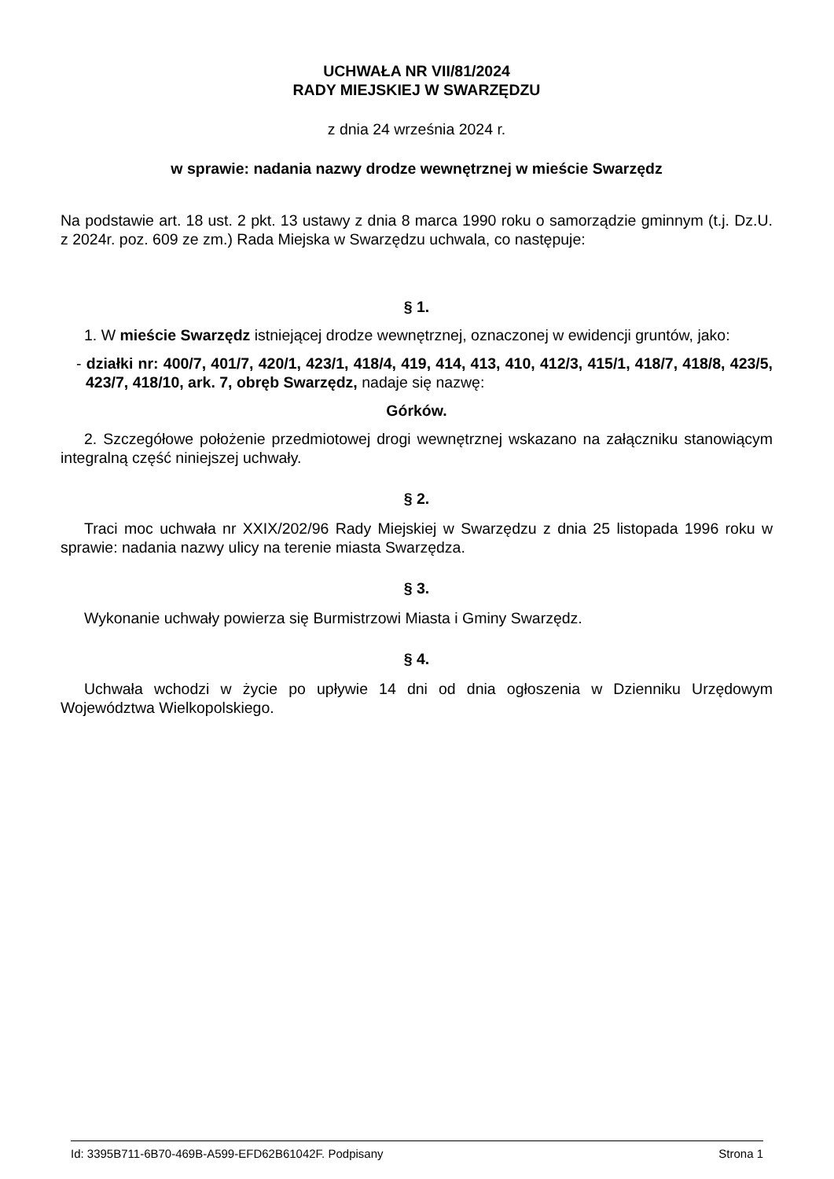UCHWAŁA NR VII/81/2024
RADY MIEJSKIEJ W SWARZĘDZU
z dnia 24 września 2024 r.
w sprawie: nadania nazwy drodze wewnętrznej w mieście Swarzędz
Na podstawie art. 18 ust. 2 pkt. 13 ustawy z dnia 8 marca 1990 roku o samorządzie gminnym (t.j. Dz.U. z 2024r. poz. 609 ze zm.) Rada Miejska w Swarzędzu uchwala, co następuje:
§ 1.
1. W mieście Swarzędz istniejącej drodze wewnętrznej, oznaczonej w ewidencji gruntów, jako:
- działki nr: 400/7, 401/7, 420/1, 423/1, 418/4, 419, 414, 413, 410, 412/3, 415/1, 418/7, 418/8, 423/5, 423/7, 418/10, ark. 7, obręb Swarzędz, nadaje się nazwę:
Górków.
2. Szczegółowe położenie przedmiotowej drogi wewnętrznej wskazano na załączniku stanowiącym integralną część niniejszej uchwały.
§ 2.
Traci moc uchwała nr XXIX/202/96 Rady Miejskiej w Swarzędzu z dnia 25 listopada 1996 roku w sprawie: nadania nazwy ulicy na terenie miasta Swarzędza.
§ 3.
Wykonanie uchwały powierza się Burmistrzowi Miasta i Gminy Swarzędz.
§ 4.
Uchwała wchodzi w życie po upływie 14 dni od dnia ogłoszenia w Dzienniku Urzędowym Województwa Wielkopolskiego.
Id: 3395B711-6B70-469B-A599-EFD62B61042F. Podpisany Strona 1